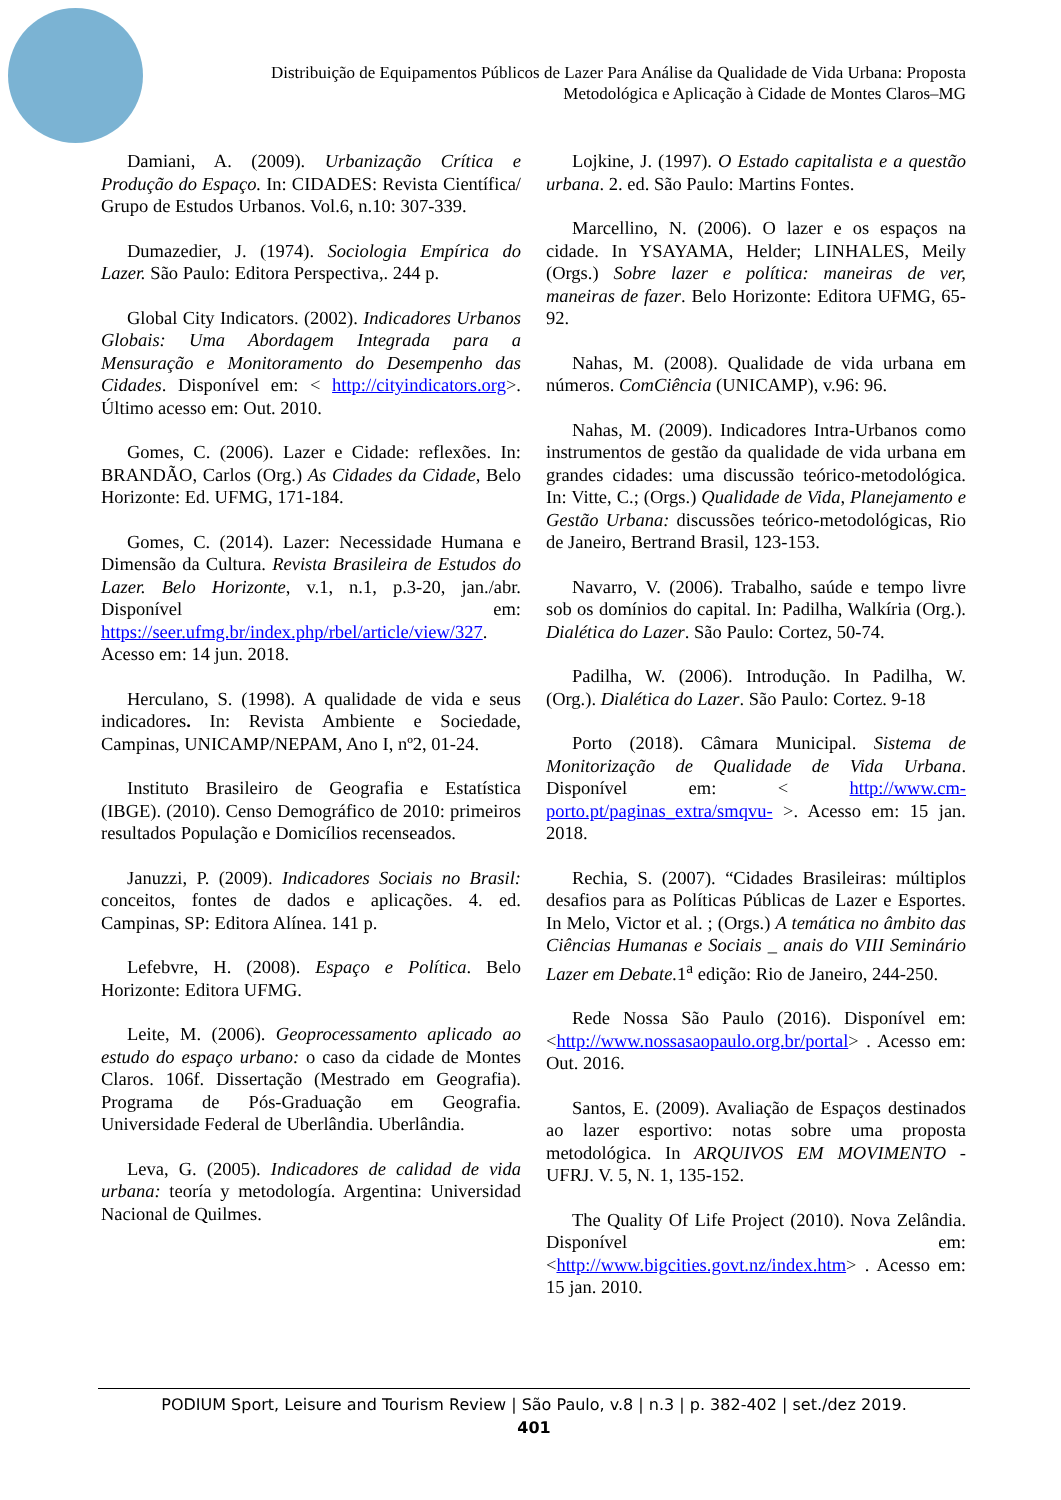Distribuição de Equipamentos Públicos de Lazer Para Análise da Qualidade de Vida Urbana: Proposta Metodológica e Aplicação à Cidade de Montes Claros–MG
Damiani, A. (2009). Urbanização Crítica e Produção do Espaço. In: CIDADES: Revista Científica/ Grupo de Estudos Urbanos. Vol.6, n.10: 307-339.
Dumazedier, J. (1974). Sociologia Empírica do Lazer. São Paulo: Editora Perspectiva,. 244 p.
Global City Indicators. (2002). Indicadores Urbanos Globais: Uma Abordagem Integrada para a Mensuração e Monitoramento do Desempenho das Cidades. Disponível em: < http://cityindicators.org>. Último acesso em: Out. 2010.
Gomes, C. (2006). Lazer e Cidade: reflexões. In: BRANDÃO, Carlos (Org.) As Cidades da Cidade, Belo Horizonte: Ed. UFMG, 171-184.
Gomes, C. (2014). Lazer: Necessidade Humana e Dimensão da Cultura. Revista Brasileira de Estudos do Lazer. Belo Horizonte, v.1, n.1, p.3-20, jan./abr. Disponível em: https://seer.ufmg.br/index.php/rbel/article/view/327. Acesso em: 14 jun. 2018.
Herculano, S. (1998). A qualidade de vida e seus indicadores. In: Revista Ambiente e Sociedade, Campinas, UNICAMP/NEPAM, Ano I, nº2, 01-24.
Instituto Brasileiro de Geografia e Estatística (IBGE). (2010). Censo Demográfico de 2010: primeiros resultados População e Domicílios recenseados.
Januzzi, P. (2009). Indicadores Sociais no Brasil: conceitos, fontes de dados e aplicações. 4. ed. Campinas, SP: Editora Alínea. 141 p.
Lefebvre, H. (2008). Espaço e Política. Belo Horizonte: Editora UFMG.
Leite, M. (2006). Geoprocessamento aplicado ao estudo do espaço urbano: o caso da cidade de Montes Claros. 106f. Dissertação (Mestrado em Geografia). Programa de Pós-Graduação em Geografia. Universidade Federal de Uberlândia. Uberlândia.
Leva, G. (2005). Indicadores de calidad de vida urbana: teoría y metodología. Argentina: Universidad Nacional de Quilmes.
Lojkine, J. (1997). O Estado capitalista e a questão urbana. 2. ed. São Paulo: Martins Fontes.
Marcellino, N. (2006). O lazer e os espaços na cidade. In YSAYAMA, Helder; LINHALES, Meily (Orgs.) Sobre lazer e política: maneiras de ver, maneiras de fazer. Belo Horizonte: Editora UFMG, 65-92.
Nahas, M. (2008). Qualidade de vida urbana em números. ComCiência (UNICAMP), v.96: 96.
Nahas, M. (2009). Indicadores Intra-Urbanos como instrumentos de gestão da qualidade de vida urbana em grandes cidades: uma discussão teórico-metodológica. In: Vitte, C.; (Orgs.) Qualidade de Vida, Planejamento e Gestão Urbana: discussões teórico-metodológicas, Rio de Janeiro, Bertrand Brasil, 123-153.
Navarro, V. (2006). Trabalho, saúde e tempo livre sob os domínios do capital. In: Padilha, Walkíria (Org.). Dialética do Lazer. São Paulo: Cortez, 50-74.
Padilha, W. (2006). Introdução. In Padilha, W. (Org.). Dialética do Lazer. São Paulo: Cortez. 9-18
Porto (2018). Câmara Municipal. Sistema de Monitorização de Qualidade de Vida Urbana. Disponível em: < http://www.cm-porto.pt/paginas_extra/smqvu- >. Acesso em: 15 jan. 2018.
Rechia, S. (2007). “Cidades Brasileiras: múltiplos desafios para as Políticas Públicas de Lazer e Esportes. In Melo, Victor et al. ; (Orgs.) A temática no âmbito das Ciências Humanas e Sociais _ anais do VIII Seminário Lazer em Debate. 1<sup>a</sup> edição: Rio de Janeiro, 244-250.
Rede Nossa São Paulo (2016). Disponível em: <http://www.nossasaopaulo.org.br/portal> . Acesso em: Out. 2016.
Santos, E. (2009). Avaliação de Espaços destinados ao lazer esportivo: notas sobre uma proposta metodológica. In ARQUIVOS EM MOVIMENTO - UFRJ. V. 5, N. 1, 135-152.
The Quality Of Life Project (2010). Nova Zelândia. Disponível em: <http://www.bigcities.govt.nz/index.htm> . Acesso em: 15 jan. 2010.
PODIUM Sport, Leisure and Tourism Review | São Paulo, v.8 | n.3 | p. 382-402 | set./dez 2019.
401